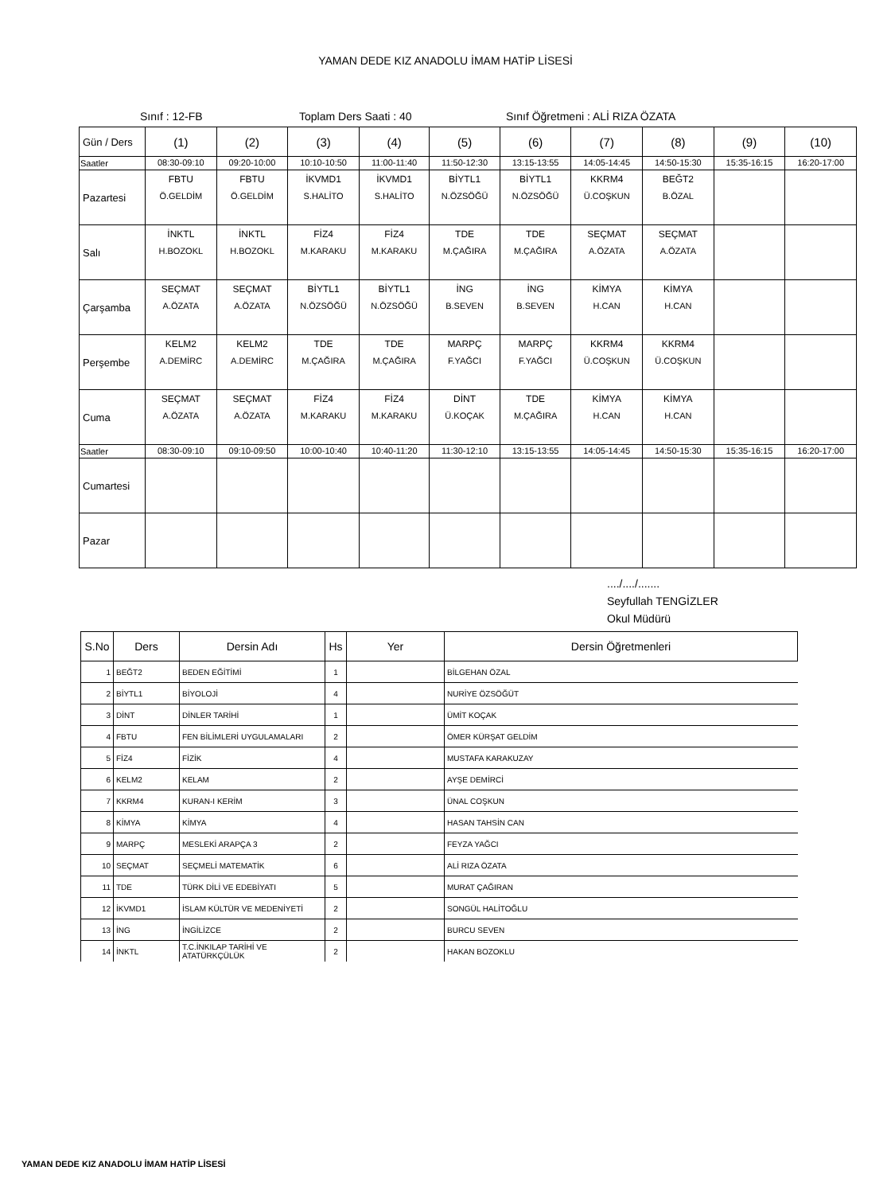YAMAN DEDE KIZ ANADOLU İMAM HATİP LİSESİ
Sınıf : 12-FB Toplam Ders Saati : 40 Sınıf Öğretmeni : ALİ RIZA ÖZATA
| Gün / Ders | (1) | (2) | (3) | (4) | (5) | (6) | (7) | (8) | (9) | (10) |
| Saatler | 08:30-09:10 | 09:20-10:00 | 10:10-10:50 | 11:00-11:40 | 11:50-12:30 | 13:15-13:55 | 14:05-14:45 | 14:50-15:30 | 15:35-16:15 | 16:20-17:00 |
| Pazartesi | FBTU Ö.GELDİM | FBTU Ö.GELDİM | İKVMD1 S.HALİTO | İKVMD1 S.HALİTO | BİYTL1 N.ÖZSÖĞÜ | BİYTL1 N.ÖZSÖĞÜ | KKRM4 Ü.COŞKUN | BEĞT2 B.ÖZAL | | |
| Salı | İNKTL H.BOZOKL | İNKTL H.BOZOKL | FİZ4 M.KARAKU | FİZ4 M.KARAKU | TDE M.ÇAĞIRA | TDE M.ÇAĞIRA | SEÇMAT A.ÖZATA | SEÇMAT A.ÖZATA | | |
| Çarşamba | SEÇMAT A.ÖZATA | SEÇMAT A.ÖZATA | BİYTL1 N.ÖZSÖĞÜ | BİYTL1 N.ÖZSÖĞÜ | İNG B.SEVEN | İNG B.SEVEN | KİMYA H.CAN | KİMYA H.CAN | | |
| Perşembe | KELM2 A.DEMİRC | KELM2 A.DEMİRC | TDE M.ÇAĞIRA | TDE M.ÇAĞIRA | MARPÇ F.YAĞCI | MARPÇ F.YAĞCI | KKRM4 Ü.COŞKUN | KKRM4 Ü.COŞKUN | | |
| Cuma | SEÇMAT A.ÖZATA | SEÇMAT A.ÖZATA | FİZ4 M.KARAKU | FİZ4 M.KARAKU | DİNT Ü.KOÇAK | TDE M.ÇAĞIRA | KİMYA H.CAN | KİMYA H.CAN | | |
| Saatler | 08:30-09:10 | 09:10-09:50 | 10:00-10:40 | 10:40-11:20 | 11:30-12:10 | 13:15-13:55 | 14:05-14:45 | 14:50-15:30 | 15:35-16:15 | 16:20-17:00 |
| Cumartesi | | | | | | | | | | |
| Pazar | | | | | | | | | | |
..../..../.......
Seyfullah TENGİZLER
Okul Müdürü
| S.No | Ders | Dersin Adı | Hs | Yer | Dersin Öğretmenleri |
| --- | --- | --- | --- | --- | --- |
| 1 | BEĞT2 | BEDEN EĞİTİMİ | 1 | | BİLGEHAN ÖZAL |
| 2 | BİYTL1 | BİYOLOJİ | 4 | | NURİYE ÖZSÖĞÜT |
| 3 | DİNT | DİNLER TARİHİ | 1 | | ÜMİT KOÇAK |
| 4 | FBTU | FEN BİLİMLERİ UYGULAMALARI | 2 | | ÖMER KÜRŞAT GELDİM |
| 5 | FİZ4 | FİZİK | 4 | | MUSTAFA KARAKUZAY |
| 6 | KELM2 | KELAM | 2 | | AYŞE DEMİRCİ |
| 7 | KKRM4 | KURAN-I KERİM | 3 | | ÜNAL COŞKUN |
| 8 | KİMYA | KİMYA | 4 | | HASAN TAHSİN CAN |
| 9 | MARPÇ | MESLEKİ ARAPÇA 3 | 2 | | FEYZA YAĞCI |
| 10 | SEÇMAT | SEÇMELİ MATEMATİK | 6 | | ALİ RIZA ÖZATA |
| 11 | TDE | TÜRK DİLİ VE EDEBİYATI | 5 | | MURAT ÇAĞIRAN |
| 12 | İKVMD1 | İSLAM KÜLTÜR VE MEDENİYETİ | 2 | | SONGÜL HALİTOĞLU |
| 13 | İNG | İNGİLİZCE | 2 | | BURCU SEVEN |
| 14 | İNKTL | T.C.İNKILAP TARİHİ VE ATATÜRKÇÜLÜK | 2 | | HAKAN BOZOKLU |
YAMAN DEDE KIZ ANADOLU İMAM HATİP LİSESİ